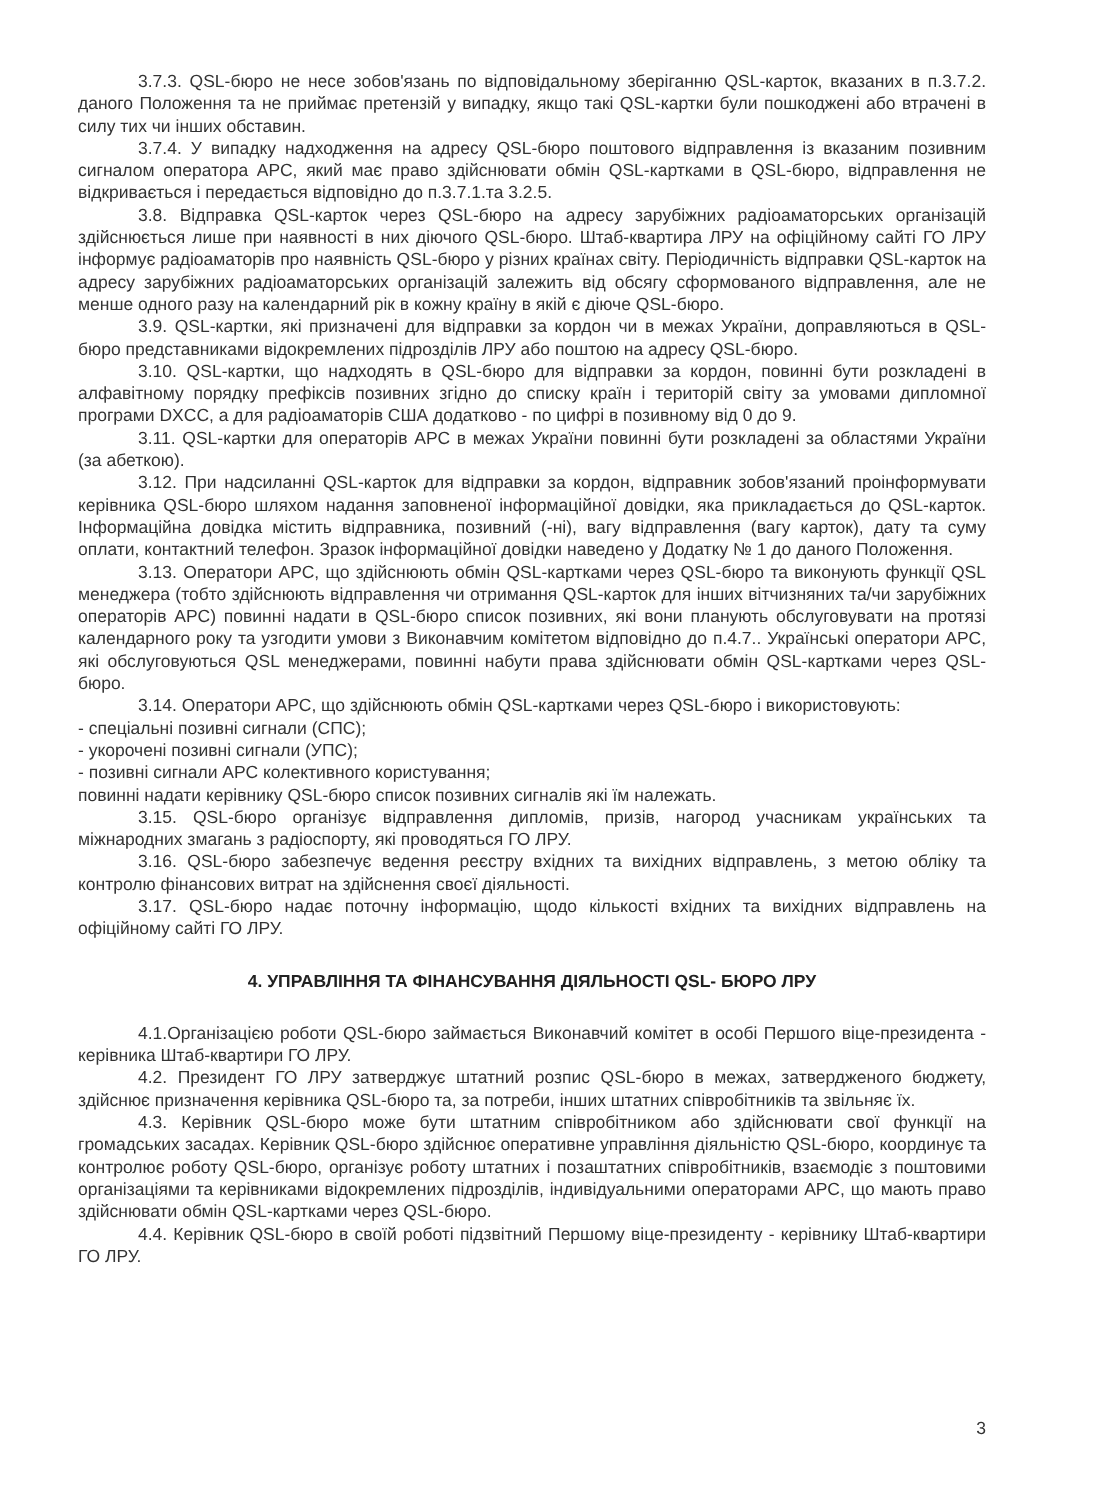3.7.3. QSL-бюро не несе зобов'язань по відповідальному зберіганню QSL-карток, вказаних в п.3.7.2. даного Положення та не приймає претензій у випадку, якщо такі QSL-картки були пошкоджені або втрачені в силу тих чи інших обставин.
3.7.4. У випадку надходження на адресу QSL-бюро поштового відправлення із вказаним позивним сигналом оператора АРС, який має право здійснювати обмін QSL-картками в QSL-бюро, відправлення не відкривається і передається відповідно до п.3.7.1.та 3.2.5.
3.8. Відправка QSL-карток через QSL-бюро на адресу зарубіжних радіоаматорських організацій здійснюється лише при наявності в них діючого QSL-бюро. Штаб-квартира ЛРУ на офіційному сайті ГО ЛРУ інформує радіоаматорів про наявність QSL-бюро у різних країнах світу. Періодичність відправки QSL-карток на адресу зарубіжних радіоаматорських організацій залежить від обсягу сформованого відправлення, але не менше одного разу на календарний рік в кожну країну в якій є діюче QSL-бюро.
3.9. QSL-картки, які призначені для відправки за кордон чи в межах України, доправляються в QSL-бюро представниками відокремлених підрозділів ЛРУ або поштою на адресу QSL-бюро.
3.10. QSL-картки, що надходять в QSL-бюро для відправки за кордон, повинні бути розкладені в алфавітному порядку префіксів позивних згідно до списку країн і територій світу за умовами дипломної програми DXCC, а для радіоаматорів США додатково - по цифрі в позивному від 0 до 9.
3.11. QSL-картки для операторів АРС в межах України повинні бути розкладені за областями України (за абеткою).
3.12. При надсиланні QSL-карток для відправки за кордон, відправник зобов'язаний проінформувати керівника QSL-бюро шляхом надання заповненої інформаційної довідки, яка прикладається до QSL-карток. Інформаційна довідка містить відправника, позивний (-ні), вагу відправлення (вагу карток), дату та суму оплати, контактний телефон. Зразок інформаційної довідки наведено у Додатку № 1 до даного Положення.
3.13. Оператори АРС, що здійснюють обмін QSL-картками через QSL-бюро та виконують функції QSL менеджера (тобто здійснюють відправлення чи отримання QSL-карток для інших вітчизняних та/чи зарубіжних операторів АРС) повинні надати в QSL-бюро список позивних, які вони планують обслуговувати на протязі календарного року та узгодити умови з Виконавчим комітетом відповідно до п.4.7.. Українські оператори АРС, які обслуговуються QSL менеджерами, повинні набути права здійснювати обмін QSL-картками через QSL-бюро.
3.14. Оператори АРС, що здійснюють обмін QSL-картками через QSL-бюро і використовують:
- спеціальні позивні сигнали (СПС);
- укорочені позивні сигнали (УПС);
- позивні сигнали АРС колективного користування;
повинні надати керівнику QSL-бюро список позивних сигналів які їм належать.
3.15. QSL-бюро організує відправлення дипломів, призів, нагород учасникам українських та міжнародних змагань з радіоспорту, які проводяться ГО ЛРУ.
3.16. QSL-бюро забезпечує ведення реєстру вхідних та вихідних відправлень, з метою обліку та контролю фінансових витрат на здійснення своєї діяльності.
3.17. QSL-бюро надає поточну інформацію, щодо кількості вхідних та вихідних відправлень на офіційному сайті ГО ЛРУ.
4. УПРАВЛІННЯ ТА ФІНАНСУВАННЯ ДІЯЛЬНОСТІ QSL- БЮРО ЛРУ
4.1.Організацією роботи QSL-бюро займається Виконавчий комітет в особі Першого віце-президента - керівника Штаб-квартири ГО ЛРУ.
4.2. Президент ГО ЛРУ затверджує штатний розпис QSL-бюро в межах, затвердженого бюджету, здійснює призначення керівника QSL-бюро та, за потреби, інших штатних співробітників та звільняє їх.
4.3. Керівник QSL-бюро може бути штатним співробітником або здійснювати свої функції на громадських засадах. Керівник QSL-бюро здійснює оперативне управління діяльністю QSL-бюро, координує та контролює роботу QSL-бюро, організує роботу штатних і позаштатних співробітників, взаємодіє з поштовими організаціями та керівниками відокремлених підрозділів, індивідуальними операторами АРС, що мають право здійснювати обмін QSL-картками через QSL-бюро.
4.4. Керівник QSL-бюро в своїй роботі підзвітний Першому віце-президенту - керівнику Штаб-квартири ГО ЛРУ.
3